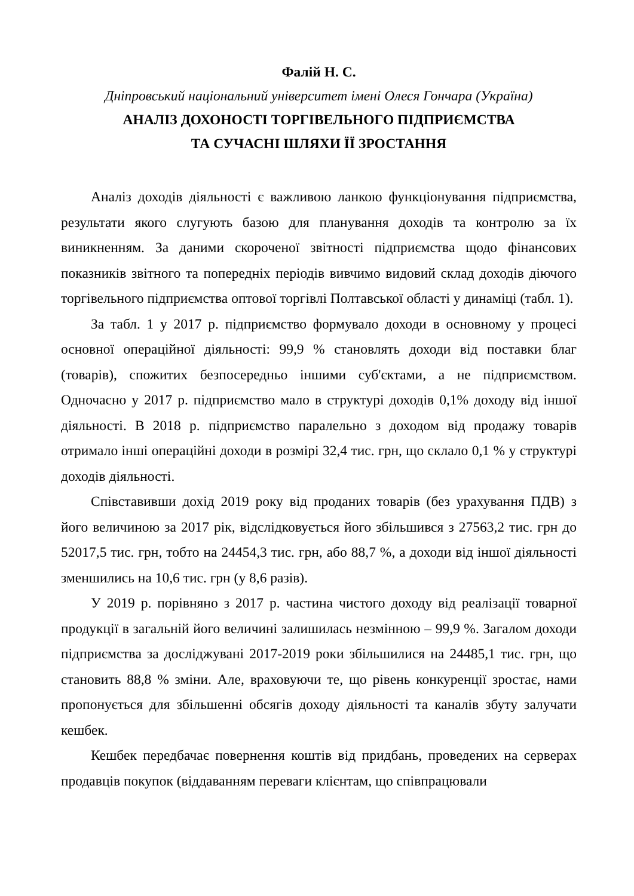Фалій Н. С.
Дніпровський національний університет імені Олеся Гончара (Україна)
АНАЛІЗ ДОХОНОСТІ ТОРГІВЕЛЬНОГО ПІДПРИЄМСТВА
ТА СУЧАСНІ ШЛЯХИ ЇЇ ЗРОСТАННЯ
Аналіз доходів діяльності є важливою ланкою функціонування підприємства, результати якого слугують базою для планування доходів та контролю за їх виникненням. За даними скороченої звітності підприємства щодо фінансових показників звітного та попередніх періодів вивчимо видовий склад доходів діючого торгівельного підприємства оптової торгівлі Полтавської області у динаміці (табл. 1).
За табл. 1 у 2017 р. підприємство формувало доходи в основному у процесі основної операційної діяльності: 99,9 % становлять доходи від поставки благ (товарів), спожитих безпосередньо іншими суб'єктами, а не підприємством. Одночасно у 2017 р. підприємство мало в структурі доходів 0,1% доходу від іншої діяльності. В 2018 р. підприємство паралельно з доходом від продажу товарів отримало інші операційні доходи в розмірі 32,4 тис. грн, що склало 0,1 % у структурі доходів діяльності.
Співставивши дохід 2019 року від проданих товарів (без урахування ПДВ) з його величиною за 2017 рік, відслідковується його збільшився з 27563,2 тис. грн до 52017,5 тис. грн, тобто на 24454,3 тис. грн, або 88,7 %, а доходи від іншої діяльності зменшились на 10,6 тис. грн (у 8,6 разів).
У 2019 р. порівняно з 2017 р. частина чистого доходу від реалізації товарної продукції в загальній його величині залишилась незмінною – 99,9 %. Загалом доходи підприємства за досліджувані 2017-2019 роки збільшилися на 24485,1 тис. грн, що становить 88,8 % зміни. Але, враховуючи те, що рівень конкуренції зростає, нами пропонується для збільшенні обсягів доходу діяльності та каналів збуту залучати кешбек.
Кешбек передбачає повернення коштів від придбань, проведених на серверах продавців покупок (віддаванням переваги клієнтам, що співпрацювали